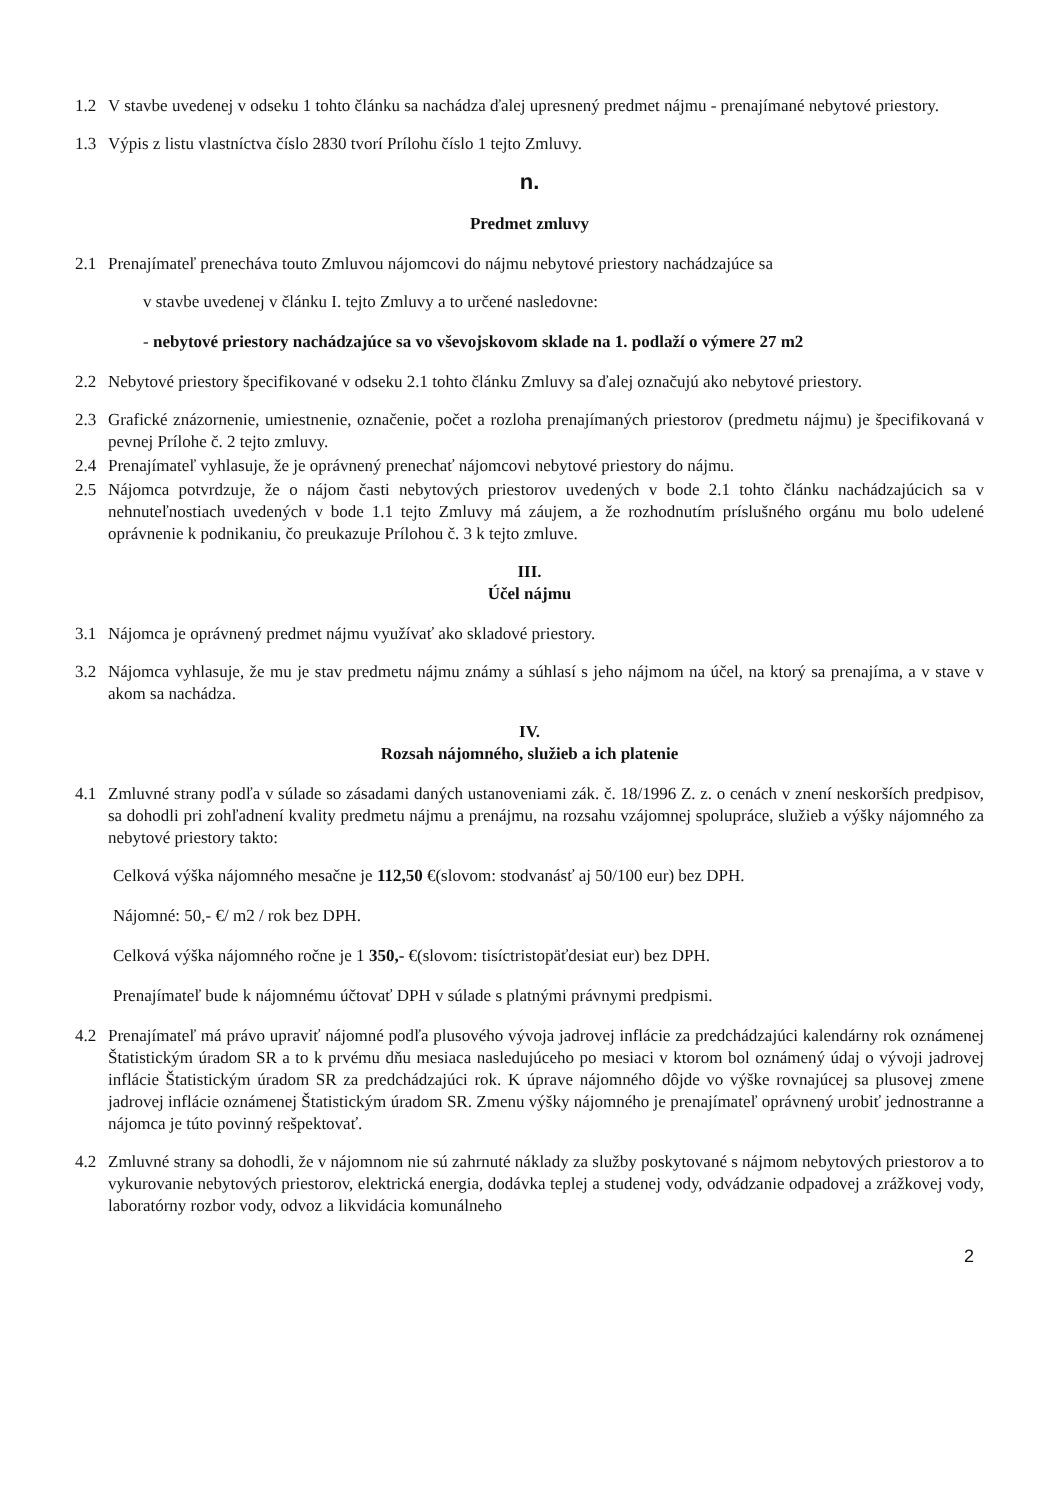1.2 V stavbe uvedenej v odseku 1 tohto článku sa nachádza ďalej upresnený predmet nájmu - prenajímané nebytové priestory.
1.3 Výpis z listu vlastníctva číslo 2830 tvorí Prílohu číslo 1 tejto Zmluvy.
n.
Predmet zmluvy
2.1 Prenajímateľ prenecháva touto Zmluvou nájomcovi do nájmu nebytové priestory nachádzajúce sa
v stavbe uvedenej v článku I. tejto Zmluvy a to určené nasledovne:
- nebytové priestory nachádzajúce sa vo vševojskovom sklade na 1. podlaží o výmere 27 m2
2.2 Nebytové priestory špecifikované v odseku 2.1 tohto článku Zmluvy sa ďalej označujú ako nebytové priestory.
2.3 Grafické znázornenie, umiestnenie, označenie, počet a rozloha prenajímaných priestorov (predmetu nájmu) je špecifikovaná v pevnej Prílohe č. 2 tejto zmluvy.
2.4 Prenajímateľ vyhlasuje, že je oprávnený prenechať nájomcovi nebytové priestory do nájmu.
2.5 Nájomca potvrdzuje, že o nájom časti nebytových priestorov uvedených v bode 2.1 tohto článku nachádzajúcich sa v nehnuteľnostiach uvedených v bode 1.1 tejto Zmluvy má záujem, a že rozhodnutím príslušného orgánu mu bolo udelené oprávnenie k podnikaniu, čo preukazuje Prílohou č. 3 k tejto zmluve.
III.
Účel nájmu
3.1 Nájomca je oprávnený predmet nájmu využívať ako skladové priestory.
3.2 Nájomca vyhlasuje, že mu je stav predmetu nájmu známy a súhlasí s jeho nájmom na účel, na ktorý sa prenajíma, a v stave v akom sa nachádza.
IV.
Rozsah nájomného, služieb a ich platenie
4.1 Zmluvné strany podľa v súlade so zásadami daných ustanoveniami zák. č. 18/1996 Z. z. o cenách v znení neskorších predpisov, sa dohodli pri zohľadnení kvality predmetu nájmu a prenájmu, na rozsahu vzájomnej spolupráce, služieb a výšky nájomného za nebytové priestory takto:
Celková výška nájomného mesačne je 112,50 €(slovom: stodvanásť aj 50/100 eur) bez DPH.
Nájomné: 50,- €/ m2 / rok bez DPH.
Celková výška nájomného ročne je 1 350,- €(slovom: tisíctristopäťdesiat eur) bez DPH.
Prenajímateľ bude k nájomnému účtovať DPH v súlade s platnými právnymi predpismi.
4.2 Prenajímateľ má právo upraviť nájomné podľa plusového vývoja jadrovej inflácie za predchádzajúci kalendárny rok oznámenej Štatistickým úradom SR a to k prvému dňu mesiaca nasledujúceho po mesiaci v ktorom bol oznámený údaj o vývoji jadrovej inflácie Štatistickým úradom SR za predchádzajúci rok. K úprave nájomného dôjde vo výške rovnajúcej sa plusovej zmene jadrovej inflácie oznámenej Štatistickým úradom SR. Zmenu výšky nájomného je prenajímateľ oprávnený urobiť jednostranne a nájomca je túto povinný rešpektovať.
4.2 Zmluvné strany sa dohodli, že v nájomnom nie sú zahrnuté náklady za služby poskytované s nájmom nebytových priestorov a to vykurovanie nebytových priestorov, elektrická energia, dodávka teplej a studenej vody, odvádzanie odpadovej a zrážkovej vody, laboratórny rozbor vody, odvoz a likvidácia komunálneho
2